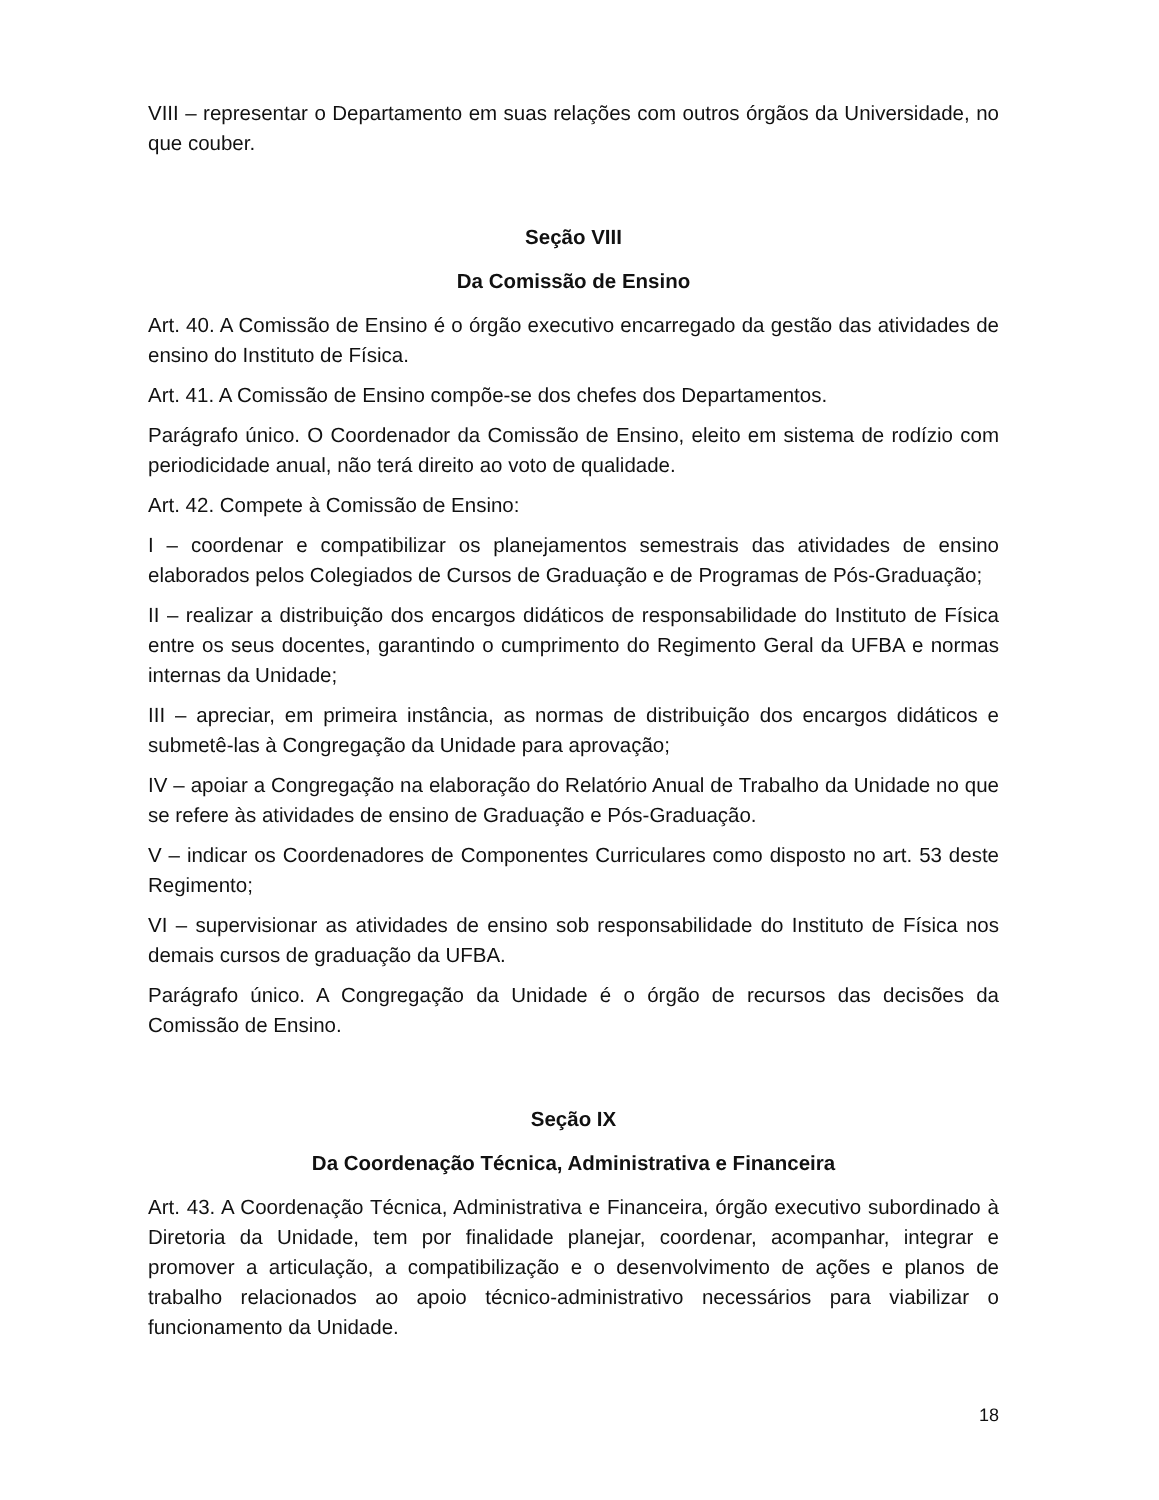VIII – representar o Departamento em suas relações com outros órgãos da Universidade, no que couber.
Seção VIII
Da Comissão de Ensino
Art. 40. A Comissão de Ensino é o órgão executivo encarregado da gestão das atividades de ensino do Instituto de Física.
Art. 41. A Comissão de Ensino compõe-se dos chefes dos Departamentos.
Parágrafo único. O Coordenador da Comissão de Ensino, eleito em sistema de rodízio com periodicidade anual, não terá direito ao voto de qualidade.
Art. 42. Compete à Comissão de Ensino:
I – coordenar e compatibilizar os planejamentos semestrais das atividades de ensino elaborados pelos Colegiados de Cursos de Graduação e de Programas de Pós-Graduação;
II – realizar a distribuição dos encargos didáticos de responsabilidade do Instituto de Física entre os seus docentes, garantindo o cumprimento do Regimento Geral da UFBA e normas internas da Unidade;
III – apreciar, em primeira instância, as normas de distribuição dos encargos didáticos e submetê-las à Congregação da Unidade para aprovação;
IV – apoiar a Congregação na elaboração do Relatório Anual de Trabalho da Unidade no que se refere às atividades de ensino de Graduação e Pós-Graduação.
V – indicar os Coordenadores de Componentes Curriculares como disposto no art. 53 deste Regimento;
VI – supervisionar as atividades de ensino sob responsabilidade do Instituto de Física nos demais cursos de graduação da UFBA.
Parágrafo único. A Congregação da Unidade é o órgão de recursos das decisões da Comissão de Ensino.
Seção IX
Da Coordenação Técnica, Administrativa e Financeira
Art. 43. A Coordenação Técnica, Administrativa e Financeira, órgão executivo subordinado à Diretoria da Unidade, tem por finalidade planejar, coordenar, acompanhar, integrar e promover a articulação, a compatibilização e o desenvolvimento de ações e planos de trabalho relacionados ao apoio técnico-administrativo necessários para viabilizar o funcionamento da Unidade.
18